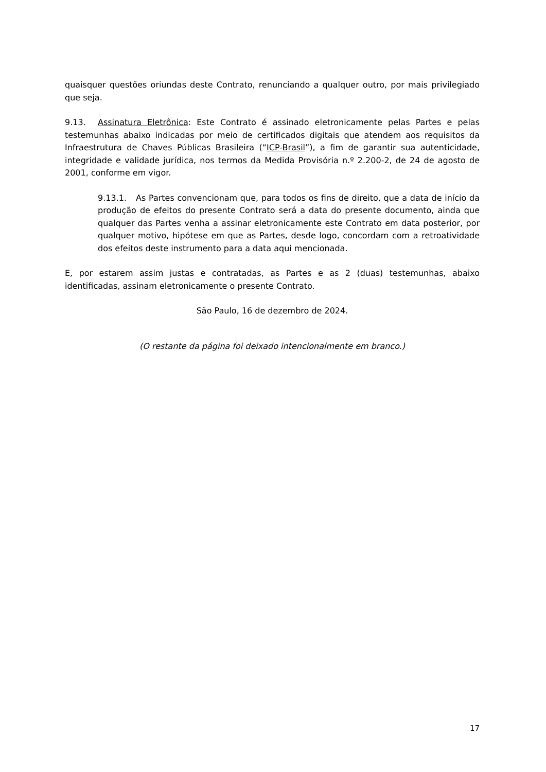quaisquer questões oriundas deste Contrato, renunciando a qualquer outro, por mais privilegiado que seja.
9.13. Assinatura Eletrônica: Este Contrato é assinado eletronicamente pelas Partes e pelas testemunhas abaixo indicadas por meio de certificados digitais que atendem aos requisitos da Infraestrutura de Chaves Públicas Brasileira (“ICP-Brasil”), a fim de garantir sua autenticidade, integridade e validade jurídica, nos termos da Medida Provisória n.º 2.200-2, de 24 de agosto de 2001, conforme em vigor.
9.13.1. As Partes convencionam que, para todos os fins de direito, que a data de início da produção de efeitos do presente Contrato será a data do presente documento, ainda que qualquer das Partes venha a assinar eletronicamente este Contrato em data posterior, por qualquer motivo, hipótese em que as Partes, desde logo, concordam com a retroatividade dos efeitos deste instrumento para a data aqui mencionada.
E, por estarem assim justas e contratadas, as Partes e as 2 (duas) testemunhas, abaixo identificadas, assinam eletronicamente o presente Contrato.
São Paulo, 16 de dezembro de 2024.
(O restante da página foi deixado intencionalmente em branco.)
17